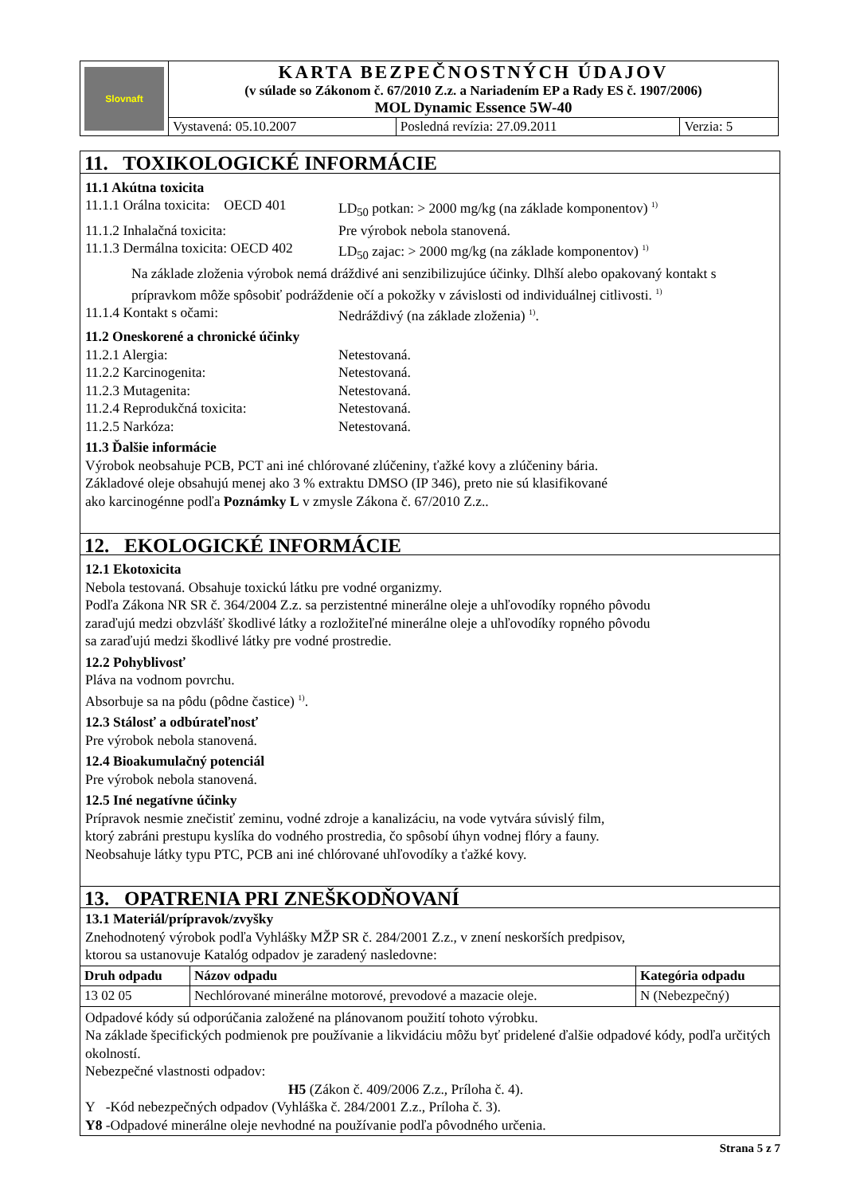| Slovnaft | KARTA BEZPEČNOSTNÝCH ÚDAJOV (v súlade so Zákonom č. 67/2010 Z.z. a Nariadením EP a Rady ES č. 1907/2006) MOL Dynamic Essence 5W-40 | | |
| | Vystavená: 05.10.2007 | Posledná revízia: 27.09.2011 | Verzia: 5 |
11. TOXIKOLOGICKÉ INFORMÁCIE
11.1 Akútna toxicita
11.1.1 Orálna toxicita: OECD 401 LD<sub>50</sub> potkan: > 2000 mg/kg (na základe komponentov) <sup>1)</sup>
11.1.2 Inhalačná toxicita: Pre výrobok nebola stanovená.
11.1.3 Dermálna toxicita: OECD 402 LD<sub>50</sub> zajac: > 2000 mg/kg (na základe komponentov) <sup>1)</sup>
Na základe zloženia výrobok nemá dráždivé ani senzibilizujúce účinky. Dlhší alebo opakovaný kontakt s prípravkom môže spôsobiť podráždenie očí a pokožky v závislosti od individuálnej citlivosti. <sup>1)</sup>
11.1.4 Kontakt s očami: Nedráždivý (na základe zloženia) <sup>1)</sup>.
11.2 Oneskorené a chronické účinky
11.2.1 Alergia: Netestovaná.
11.2.2 Karcinogenita: Netestovaná.
11.2.3 Mutagenita: Netestovaná.
11.2.4 Reprodukčná toxicita: Netestovaná.
11.2.5 Narkóza: Netestovaná.
11.3 Ďalšie informácie
Výrobok neobsahuje PCB, PCT ani iné chlórované zlúčeniny, ťažké kovy a zlúčeniny bária.
Základové oleje obsahujú menej ako 3 % extraktu DMSO (IP 346), preto nie sú klasifikované
ako karcinogénne podľa Poznámky L v zmysle Zákona č. 67/2010 Z.z..
12. EKOLOGICKÉ INFORMÁCIE
12.1 Ekotoxicita
Nebola testovaná. Obsahuje toxickú látku pre vodné organizmy.
Podľa Zákona NR SR č. 364/2004 Z.z. sa perzistentné minerálne oleje a uhľovodíky ropného pôvodu
zaraďujú medzi obzvlášť škodlivé látky a rozložiteľné minerálne oleje a uhľovodíky ropného pôvodu
sa zaraďujú medzi škodlivé látky pre vodné prostredie.
12.2 Pohyblivosť
Pláva na vodnom povrchu.
Absorbuje sa na pôdu (pôdne častice) <sup>1)</sup>.
12.3 Stálosť a odbúrateľnosť
Pre výrobok nebola stanovená.
12.4 Bioakumulačný potenciál
Pre výrobok nebola stanovená.
12.5 Iné negatívne účinky
Prípravok nesmie znečistiť zeminu, vodné zdroje a kanalizáciu, na vode vytvára súvislý film,
ktorý zabráni prestupu kyslíka do vodného prostredia, čo spôsobí úhyn vodnej flóry a fauny.
Neobsahuje látky typu PTC, PCB ani iné chlórované uhľovodíky a ťažké kovy.
13. OPATRENIA PRI ZNEŠKODŇOVANÍ
13.1 Materiál/prípravok/zvyšky
Znehodnotený výrobok podľa Vyhlášky MŽP SR č. 284/2001 Z.z., v znení neskorších predpisov,
ktorou sa ustanovuje Katalóg odpadov je zaradený nasledovne:
| Druh odpadu | Názov odpadu | Kategória odpadu |
| --- | --- | --- |
| 13 02 05 | Nechlórované minerálne motorové, prevodové a mazacie oleje. | N (Nebezpečný) |
Odpadové kódy sú odporúčania založené na plánovanom použití tohoto výrobku.
Na základe špecifických podmienok pre používanie a likvidáciu môžu byť pridelené ďalšie odpadové kódy, podľa určitých okolností.
Nebezpečné vlastnosti odpadov:
H5 (Zákon č. 409/2006 Z.z., Príloha č. 4).
Y -Kód nebezpečných odpadov (Vyhláška č. 284/2001 Z.z., Príloha č. 3).
Y8 -Odpadové minerálne oleje nevhodné na používanie podľa pôvodného určenia.
Strana 5 z 7